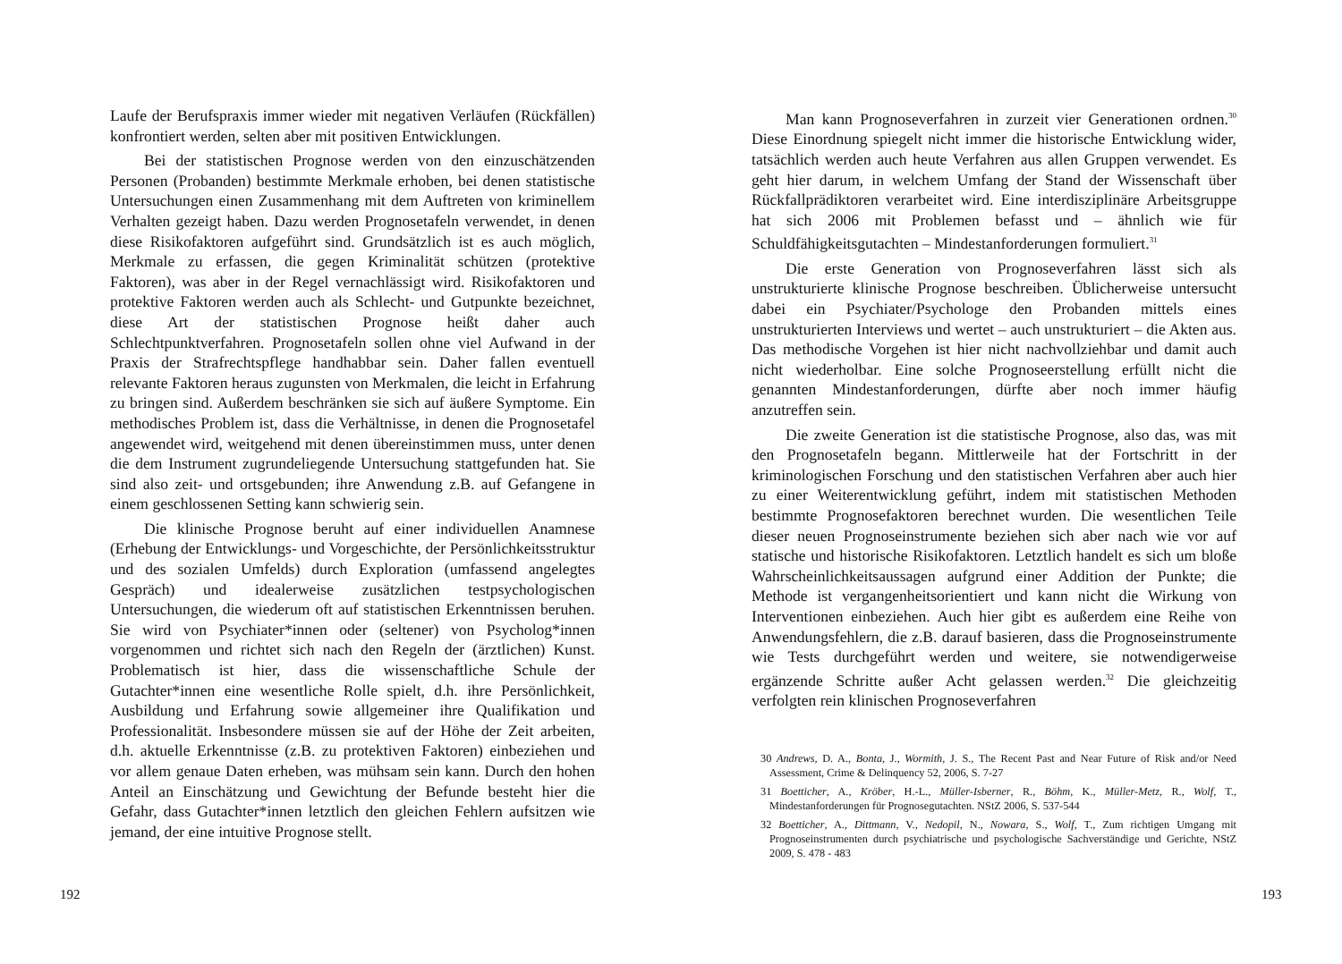Laufe der Berufspraxis immer wieder mit negativen Verläufen (Rückfällen) konfrontiert werden, selten aber mit positiven Entwicklungen.
Bei der statistischen Prognose werden von den einzuschätzenden Personen (Probanden) bestimmte Merkmale erhoben, bei denen statistische Untersuchungen einen Zusammenhang mit dem Auftreten von kriminellem Verhalten gezeigt haben. Dazu werden Prognosetafeln verwendet, in denen diese Risikofaktoren aufgeführt sind. Grundsätzlich ist es auch möglich, Merkmale zu erfassen, die gegen Kriminalität schützen (protektive Faktoren), was aber in der Regel vernachlässigt wird. Risikofaktoren und protektive Faktoren werden auch als Schlecht- und Gutpunkte bezeichnet, diese Art der statistischen Prognose heißt daher auch Schlechtpunktverfahren. Prognosetafeln sollen ohne viel Aufwand in der Praxis der Strafrechtspflege handhabbar sein. Daher fallen eventuell relevante Faktoren heraus zugunsten von Merkmalen, die leicht in Erfahrung zu bringen sind. Außerdem beschränken sie sich auf äußere Symptome. Ein methodisches Problem ist, dass die Verhältnisse, in denen die Prognosetafel angewendet wird, weitgehend mit denen übereinstimmen muss, unter denen die dem Instrument zugrundeliegende Untersuchung stattgefunden hat. Sie sind also zeit- und ortsgebunden; ihre Anwendung z.B. auf Gefangene in einem geschlossenen Setting kann schwierig sein.
Die klinische Prognose beruht auf einer individuellen Anamnese (Erhebung der Entwicklungs- und Vorgeschichte, der Persönlichkeitsstruktur und des sozialen Umfelds) durch Exploration (umfassend angelegtes Gespräch) und idealerweise zusätzlichen testpsychologischen Untersuchungen, die wiederum oft auf statistischen Erkenntnissen beruhen. Sie wird von Psychiater*innen oder (seltener) von Psycholog*innen vorgenommen und richtet sich nach den Regeln der (ärztlichen) Kunst. Problematisch ist hier, dass die wissenschaftliche Schule der Gutachter*innen eine wesentliche Rolle spielt, d.h. ihre Persönlichkeit, Ausbildung und Erfahrung sowie allgemeiner ihre Qualifikation und Professionalität. Insbesondere müssen sie auf der Höhe der Zeit arbeiten, d.h. aktuelle Erkenntnisse (z.B. zu protektiven Faktoren) einbeziehen und vor allem genaue Daten erheben, was mühsam sein kann. Durch den hohen Anteil an Einschätzung und Gewichtung der Befunde besteht hier die Gefahr, dass Gutachter*innen letztlich den gleichen Fehlern aufsitzen wie jemand, der eine intuitive Prognose stellt.
192
Man kann Prognoseverfahren in zurzeit vier Generationen ordnen.<sup>30</sup> Diese Einordnung spiegelt nicht immer die historische Entwicklung wider, tatsächlich werden auch heute Verfahren aus allen Gruppen verwendet. Es geht hier darum, in welchem Umfang der Stand der Wissenschaft über Rückfallprädiktoren verarbeitet wird. Eine interdisziplinäre Arbeitsgruppe hat sich 2006 mit Problemen befasst und – ähnlich wie für Schuldfähigkeitsgutachten – Mindestanforderungen formuliert.<sup>31</sup>
Die erste Generation von Prognoseverfahren lässt sich als unstrukturierte klinische Prognose beschreiben. Üblicherweise untersucht dabei ein Psychiater/Psychologe den Probanden mittels eines unstrukturierten Interviews und wertet – auch unstrukturiert – die Akten aus. Das methodische Vorgehen ist hier nicht nachvollziehbar und damit auch nicht wiederholbar. Eine solche Prognoseerstellung erfüllt nicht die genannten Mindestanforderungen, dürfte aber noch immer häufig anzutreffen sein.
Die zweite Generation ist die statistische Prognose, also das, was mit den Prognosetafeln begann. Mittlerweile hat der Fortschritt in der kriminologischen Forschung und den statistischen Verfahren aber auch hier zu einer Weiterentwicklung geführt, indem mit statistischen Methoden bestimmte Prognosefaktoren berechnet wurden. Die wesentlichen Teile dieser neuen Prognoseinstrumente beziehen sich aber nach wie vor auf statische und historische Risikofaktoren. Letztlich handelt es sich um bloße Wahrscheinlichkeitsaussagen aufgrund einer Addition der Punkte; die Methode ist vergangenheitsorientiert und kann nicht die Wirkung von Interventionen einbeziehen. Auch hier gibt es außerdem eine Reihe von Anwendungsfehlern, die z.B. darauf basieren, dass die Prognoseinstrumente wie Tests durchgeführt werden und weitere, sie notwendigerweise ergänzende Schritte außer Acht gelassen werden.<sup>32</sup> Die gleichzeitig verfolgten rein klinischen Prognoseverfahren
30 Andrews, D. A., Bonta, J., Wormith, J. S., The Recent Past and Near Future of Risk and/or Need Assessment, Crime & Delinquency 52, 2006, S. 7-27
31 Boetticher, A., Kröber, H.-L., Müller-Isberner, R., Böhm, K., Müller-Metz, R., Wolf, T., Mindestanforderungen für Prognosegutachten. NStZ 2006, S. 537-544
32 Boetticher, A., Dittmann, V., Nedopil, N., Nowara, S., Wolf, T., Zum richtigen Umgang mit Prognoseinstrumenten durch psychiatrische und psychologische Sachverständige und Gerichte, NStZ 2009, S. 478 - 483
193